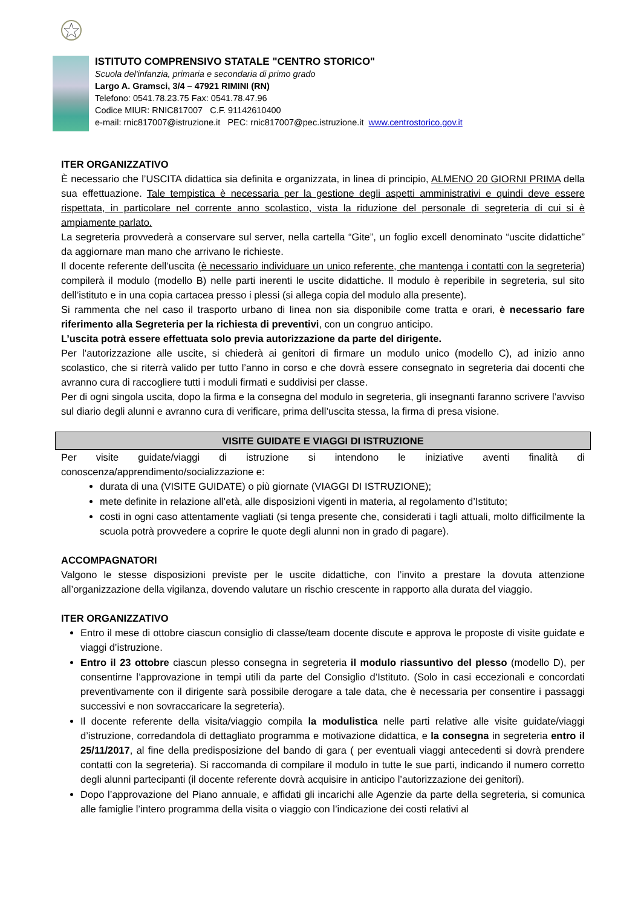ISTITUTO COMPRENSIVO STATALE "CENTRO STORICO"
Scuola del'infanzia, primaria e secondaria di primo grado
Largo A. Gramsci, 3/4 – 47921 RIMINI (RN)
Telefono: 0541.78.23.75 Fax: 0541.78.47.96
Codice MIUR: RNIC817007 C.F. 91142610400
e-mail: rnic817007@istruzione.it PEC: rnic817007@pec.istruzione.it www.centrostorico.gov.it
ITER ORGANIZZATIVO
È necessario che l’USCITA didattica sia definita e organizzata, in linea di principio, ALMENO 20 GIORNI PRIMA della sua effettuazione. Tale tempistica è necessaria per la gestione degli aspetti amministrativi e quindi deve essere rispettata, in particolare nel corrente anno scolastico, vista la riduzione del personale di segreteria di cui si è ampiamente parlato.
La segreteria provvederà a conservare sul server, nella cartella “Gite”, un foglio excell denominato “uscite didattiche” da aggiornare man mano che arrivano le richieste.
Il docente referente dell’uscita (è necessario individuare un unico referente, che mantenga i contatti con la segreteria) compilerà il modulo (modello B) nelle parti inerenti le uscite didattiche. Il modulo è reperibile in segreteria, sul sito dell’istituto e in una copia cartacea presso i plessi (si allega copia del modulo alla presente).
Si rammenta che nel caso il trasporto urbano di linea non sia disponibile come tratta e orari, è necessario fare riferimento alla Segreteria per la richiesta di preventivi, con un congruo anticipo.
L’uscita potrà essere effettuata solo previa autorizzazione da parte del dirigente.
Per l’autorizzazione alle uscite, si chiederà ai genitori di firmare un modulo unico (modello C), ad inizio anno scolastico, che si riterrà valido per tutto l’anno in corso e che dovrà essere consegnato in segreteria dai docenti che avranno cura di raccogliere tutti i moduli firmati e suddivisi per classe.
Per di ogni singola uscita, dopo la firma e la consegna del modulo in segreteria, gli insegnanti faranno scrivere l’avviso sul diario degli alunni e avranno cura di verificare, prima dell’uscita stessa, la firma di presa visione.
VISITE GUIDATE E VIAGGI DI ISTRUZIONE
Per visite guidate/viaggi di istruzione si intendono le iniziative aventi finalità di conoscenza/apprendimento/socializzazione e:
durata di una (VISITE GUIDATE) o più giornate (VIAGGI DI ISTRUZIONE);
mete definite in relazione all’età, alle disposizioni vigenti in materia, al regolamento d’Istituto;
costi in ogni caso attentamente vagliati (si tenga presente che, considerati i tagli attuali, molto difficilmente la scuola potrà provvedere a coprire le quote degli alunni non in grado di pagare).
ACCOMPAGNATORI
Valgono le stesse disposizioni previste per le uscite didattiche, con l’invito a prestare la dovuta attenzione all’organizzazione della vigilanza, dovendo valutare un rischio crescente in rapporto alla durata del viaggio.
ITER ORGANIZZATIVO
Entro il mese di ottobre ciascun consiglio di classe/team docente discute e approva le proposte di visite guidate e viaggi d’istruzione.
Entro il 23 ottobre ciascun plesso consegna in segreteria il modulo riassuntivo del plesso (modello D), per consentirne l’approvazione in tempi utili da parte del Consiglio d’Istituto. (Solo in casi eccezionali e concordati preventivamente con il dirigente sarà possibile derogare a tale data, che è necessaria per consentire i passaggi successivi e non sovraccaricare la segreteria).
Il docente referente della visita/viaggio compila la modulistica nelle parti relative alle visite guidate/viaggi d’istruzione, corredandola di dettagliato programma e motivazione didattica, e la consegna in segreteria entro il 25/11/2017, al fine della predisposizione del bando di gara ( per eventuali viaggi antecedenti si dovrà prendere contatti con la segreteria). Si raccomanda di compilare il modulo in tutte le sue parti, indicando il numero corretto degli alunni partecipanti (il docente referente dovrà acquisire in anticipo l’autorizzazione dei genitori).
Dopo l’approvazione del Piano annuale, e affidati gli incarichi alle Agenzie da parte della segreteria, si comunica alle famiglie l’intero programma della visita o viaggio con l’indicazione dei costi relativi al